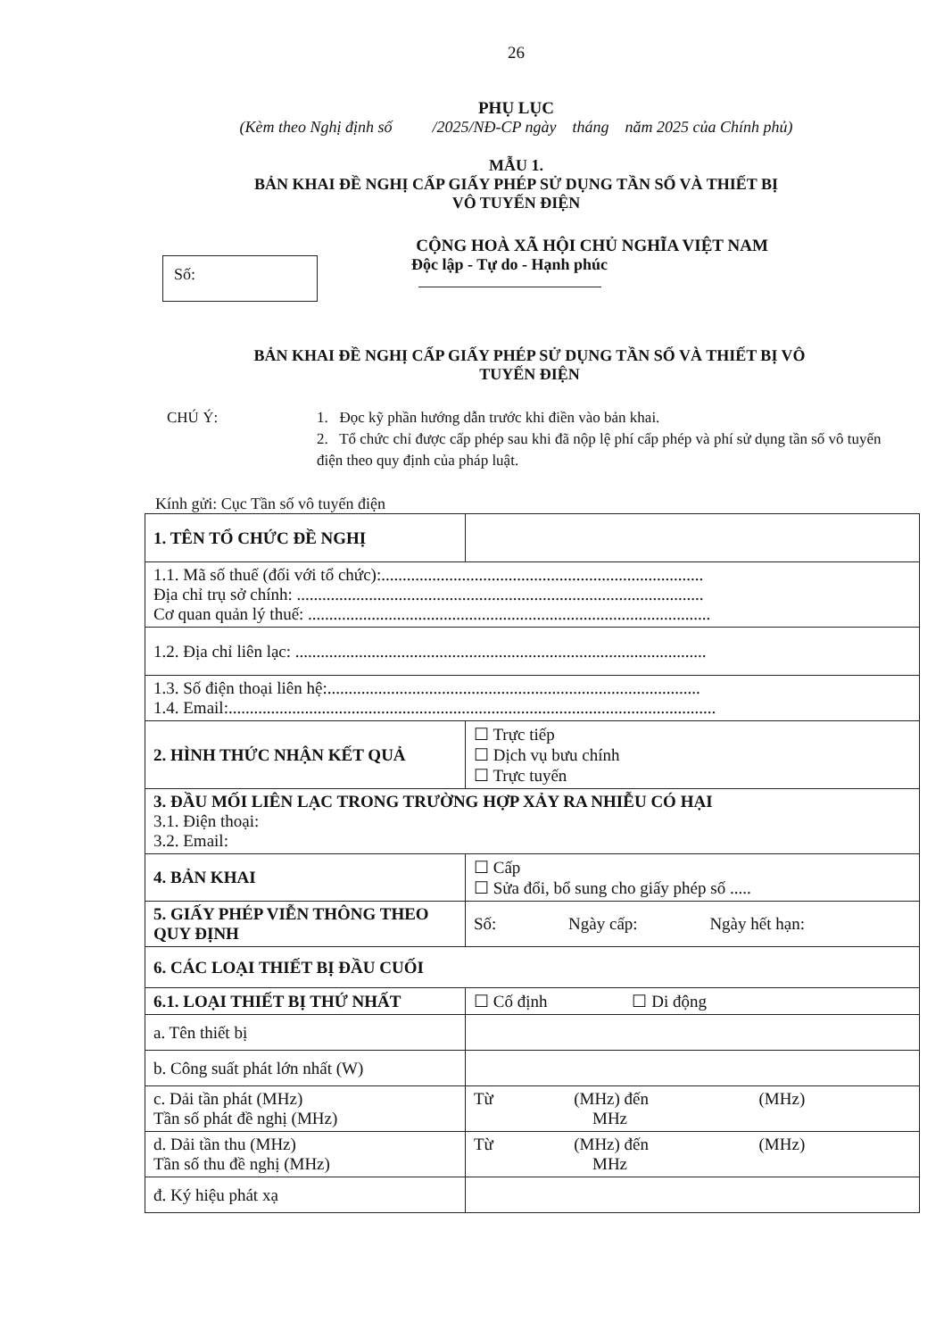26
PHỤ LỤC
(Kèm theo Nghị định số /2025/NĐ-CP ngày tháng năm 2025 của Chính phủ)
MẪU 1.
BẢN KHAI ĐỀ NGHỊ CẤP GIẤY PHÉP SỬ DỤNG TẦN SỐ VÀ THIẾT BỊ
VÔ TUYẾN ĐIỆN
CỘNG HOÀ XÃ HỘI CHỦ NGHĨA VIỆT NAM
Số:
Độc lập - Tự do - Hạnh phúc
BẢN KHAI ĐỀ NGHỊ CẤP GIẤY PHÉP SỬ DỤNG TẦN SỐ VÀ THIẾT BỊ VÔ
TUYẾN ĐIỆN
CHÚ Ý: 1. Đọc kỹ phần hướng dẫn trước khi điền vào bản khai.
2. Tổ chức chỉ được cấp phép sau khi đã nộp lệ phí cấp phép và phí sử dụng tần số vô tuyến điện theo quy định của pháp luật.
Kính gửi: Cục Tần số vô tuyến điện
| 1. TÊN TỔ CHỨC ĐỀ NGHỊ | |
| 1.1. Mã số thuế (đối với tổ chức):............................................................................ Địa chỉ trụ sở chính: ................................................................................................ Cơ quan quản lý thuế: ............................................................................................... | |
| 1.2. Địa chỉ liên lạc: ................................................................................................. | |
| 1.3. Số điện thoại liên hệ:........................................................................................ 1.4. Email:................................................................................................................... | |
| 2. HÌNH THỨC NHẬN KẾT QUẢ | ☐ Trực tiếp ☐ Dịch vụ bưu chính ☐ Trực tuyến |
| 3. ĐẦU MỐI LIÊN LẠC TRONG TRƯỜNG HỢP XẢY RA NHIỄU CÓ HẠI 3.1. Điện thoại: 3.2. Email: | |
| 4. BẢN KHAI | ☐ Cấp ☐ Sửa đổi, bổ sung cho giấy phép số ..... |
| 5. GIẤY PHÉP VIỄN THÔNG THEO QUY ĐỊNH | Số: Ngày cấp: Ngày hết hạn: |
| 6. CÁC LOẠI THIẾT BỊ ĐẦU CUỐI | |
| 6.1. LOẠI THIẾT BỊ THỨ NHẤT | ☐ Cố định ☐ Di động |
| a. Tên thiết bị | |
| b. Công suất phát lớn nhất (W) | |
| c. Dải tần phát (MHz) Tần số phát đề nghị (MHz) | Từ (MHz) đến (MHz) MHz |
| d. Dải tần thu (MHz) Tần số thu đề nghị (MHz) | Từ (MHz) đến (MHz) MHz |
| đ. Ký hiệu phát xạ | |